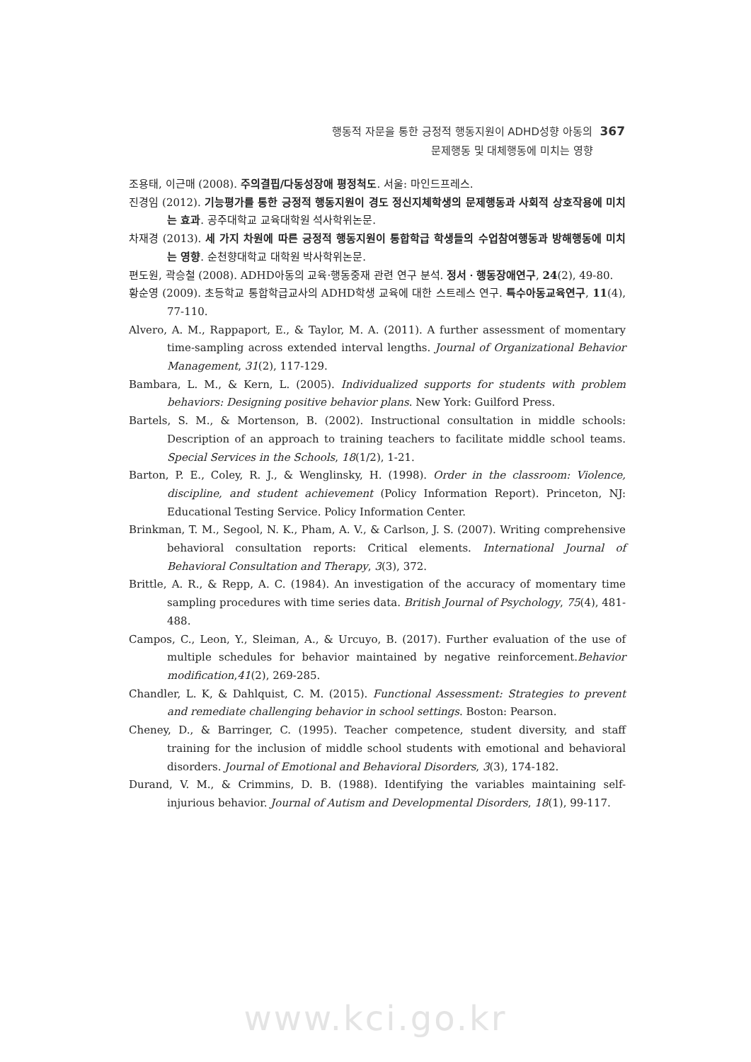행동적 자문을 통한 긍정적 행동지원이 ADHD성향 아동의 367
문제행동 및 대체행동에 미치는 영향
조용태, 이근매 (2008). 주의결핍/다동성장애 평정척도. 서울: 마인드프레스.
진경임 (2012). 기능평가를 통한 긍정적 행동지원이 경도 정신지체학생의 문제행동과 사회적 상호작용에 미치는 효과. 공주대학교 교육대학원 석사학위논문.
차재경 (2013). 세 가지 차원에 따른 긍정적 행동지원이 통합학급 학생들의 수업참여행동과 방해행동에 미치는 영향. 순천향대학교 대학원 박사학위논문.
편도원, 곽승철 (2008). ADHD아동의 교육·행동중재 관련 연구 분석. 정서ㆍ행동장애연구, 24(2), 49-80.
황순영 (2009). 초등학교 통합학급교사의 ADHD학생 교육에 대한 스트레스 연구. 특수아동교육연구, 11(4), 77-110.
Alvero, A. M., Rappaport, E., & Taylor, M. A. (2011). A further assessment of momentary time-sampling across extended interval lengths. Journal of Organizational Behavior Management, 31(2), 117-129.
Bambara, L. M., & Kern, L. (2005). Individualized supports for students with problem behaviors: Designing positive behavior plans. New York: Guilford Press.
Bartels, S. M., & Mortenson, B. (2002). Instructional consultation in middle schools: Description of an approach to training teachers to facilitate middle school teams. Special Services in the Schools, 18(1/2), 1-21.
Barton, P. E., Coley, R. J., & Wenglinsky, H. (1998). Order in the classroom: Violence, discipline, and student achievement (Policy Information Report). Princeton, NJ: Educational Testing Service. Policy Information Center.
Brinkman, T. M., Segool, N. K., Pham, A. V., & Carlson, J. S. (2007). Writing comprehensive behavioral consultation reports: Critical elements. International Journal of Behavioral Consultation and Therapy, 3(3), 372.
Brittle, A. R., & Repp, A. C. (1984). An investigation of the accuracy of momentary time sampling procedures with time series data. British Journal of Psychology, 75(4), 481-488.
Campos, C., Leon, Y., Sleiman, A., & Urcuyo, B. (2017). Further evaluation of the use of multiple schedules for behavior maintained by negative reinforcement.Behavior modification,41(2), 269-285.
Chandler, L. K, & Dahlquist, C. M. (2015). Functional Assessment: Strategies to prevent and remediate challenging behavior in school settings. Boston: Pearson.
Cheney, D., & Barringer, C. (1995). Teacher competence, student diversity, and staff training for the inclusion of middle school students with emotional and behavioral disorders. Journal of Emotional and Behavioral Disorders, 3(3), 174-182.
Durand, V. M., & Crimmins, D. B. (1988). Identifying the variables maintaining self-injurious behavior. Journal of Autism and Developmental Disorders, 18(1), 99-117.
www.kci.go.kr